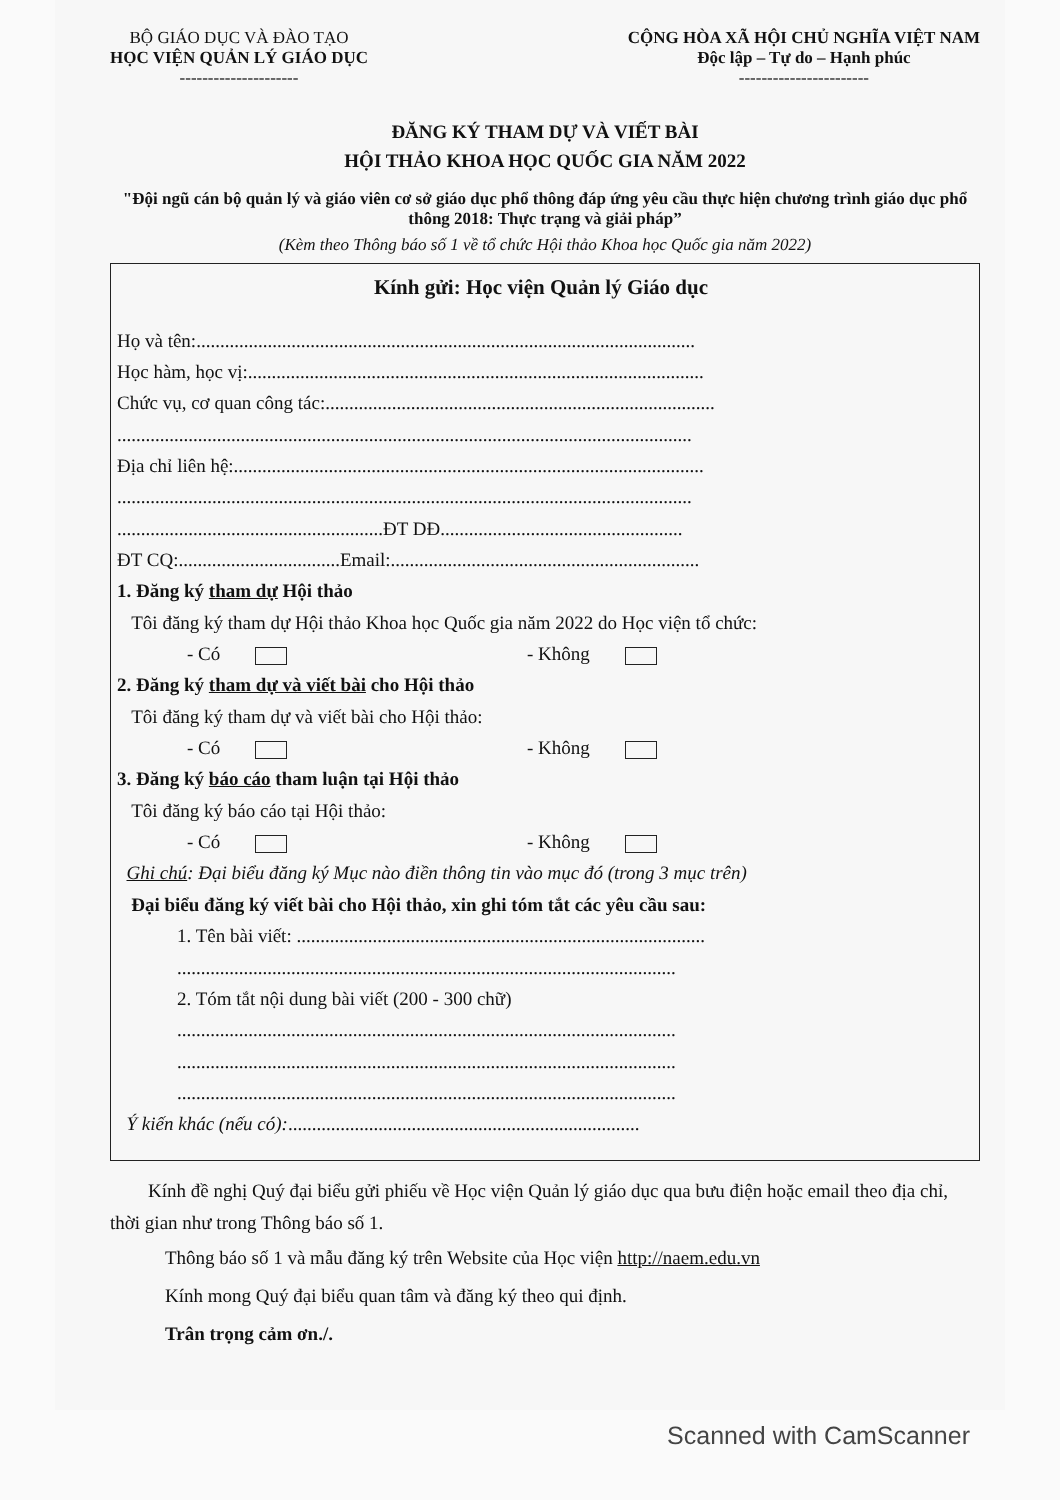BỘ GIÁO DỤC VÀ ĐÀO TẠO
HỌC VIỆN QUẢN LÝ GIÁO DỤC
---------------------
CỘNG HÒA XÃ HỘI CHỦ NGHĨA VIỆT NAM
Độc lập – Tự do – Hạnh phúc
-----------------------
ĐĂNG KÝ THAM DỰ VÀ VIẾT BÀI
HỘI THẢO KHOA HỌC QUỐC GIA NĂM 2022
"Đội ngũ cán bộ quản lý và giáo viên cơ sở giáo dục phổ thông đáp ứng yêu cầu thực hiện chương trình giáo dục phổ thông 2018: Thực trạng và giải pháp”
(Kèm theo Thông báo số 1 về tổ chức Hội thảo Khoa học Quốc gia năm 2022)
Kính gửi: Học viện Quản lý Giáo dục
Họ và tên:.........................................................................................................
Học hàm, học vị:................................................................................................
Chức vụ, cơ quan công tác:..................................................................................
.........................................................................................................................
Địa chỉ liên hệ:...................................................................................................
.........................................................................................................................
........................................................ĐT DĐ...................................................
ĐT CQ:..................................Email:.................................................................
1. Đăng ký tham dự Hội thảo
Tôi đăng ký tham dự Hội thảo Khoa học Quốc gia năm 2022 do Học viện tổ chức:
- Có - Không
2. Đăng ký tham dự và viết bài cho Hội thảo
Tôi đăng ký tham dự và viết bài cho Hội thảo:
- Có - Không
3. Đăng ký báo cáo tham luận tại Hội thảo
Tôi đăng ký báo cáo tại Hội thảo:
- Có - Không
Ghi chú: Đại biểu đăng ký Mục nào điền thông tin vào mục đó (trong 3 mục trên)
Đại biểu đăng ký viết bài cho Hội thảo, xin ghi tóm tắt các yêu cầu sau:
1. Tên bài viết: ......................................................................................
.........................................................................................................
2. Tóm tắt nội dung bài viết (200 - 300 chữ)
.........................................................................................................
.........................................................................................................
.........................................................................................................
Ý kiến khác (nếu có):..........................................................................
Kính đề nghị Quý đại biểu gửi phiếu về Học viện Quản lý giáo dục qua bưu điện hoặc email theo địa chỉ, thời gian như trong Thông báo số 1.
Thông báo số 1 và mẫu đăng ký trên Website của Học viện http://naem.edu.vn
Kính mong Quý đại biểu quan tâm và đăng ký theo qui định.
Trân trọng cảm ơn./.
Scanned with CamScanner